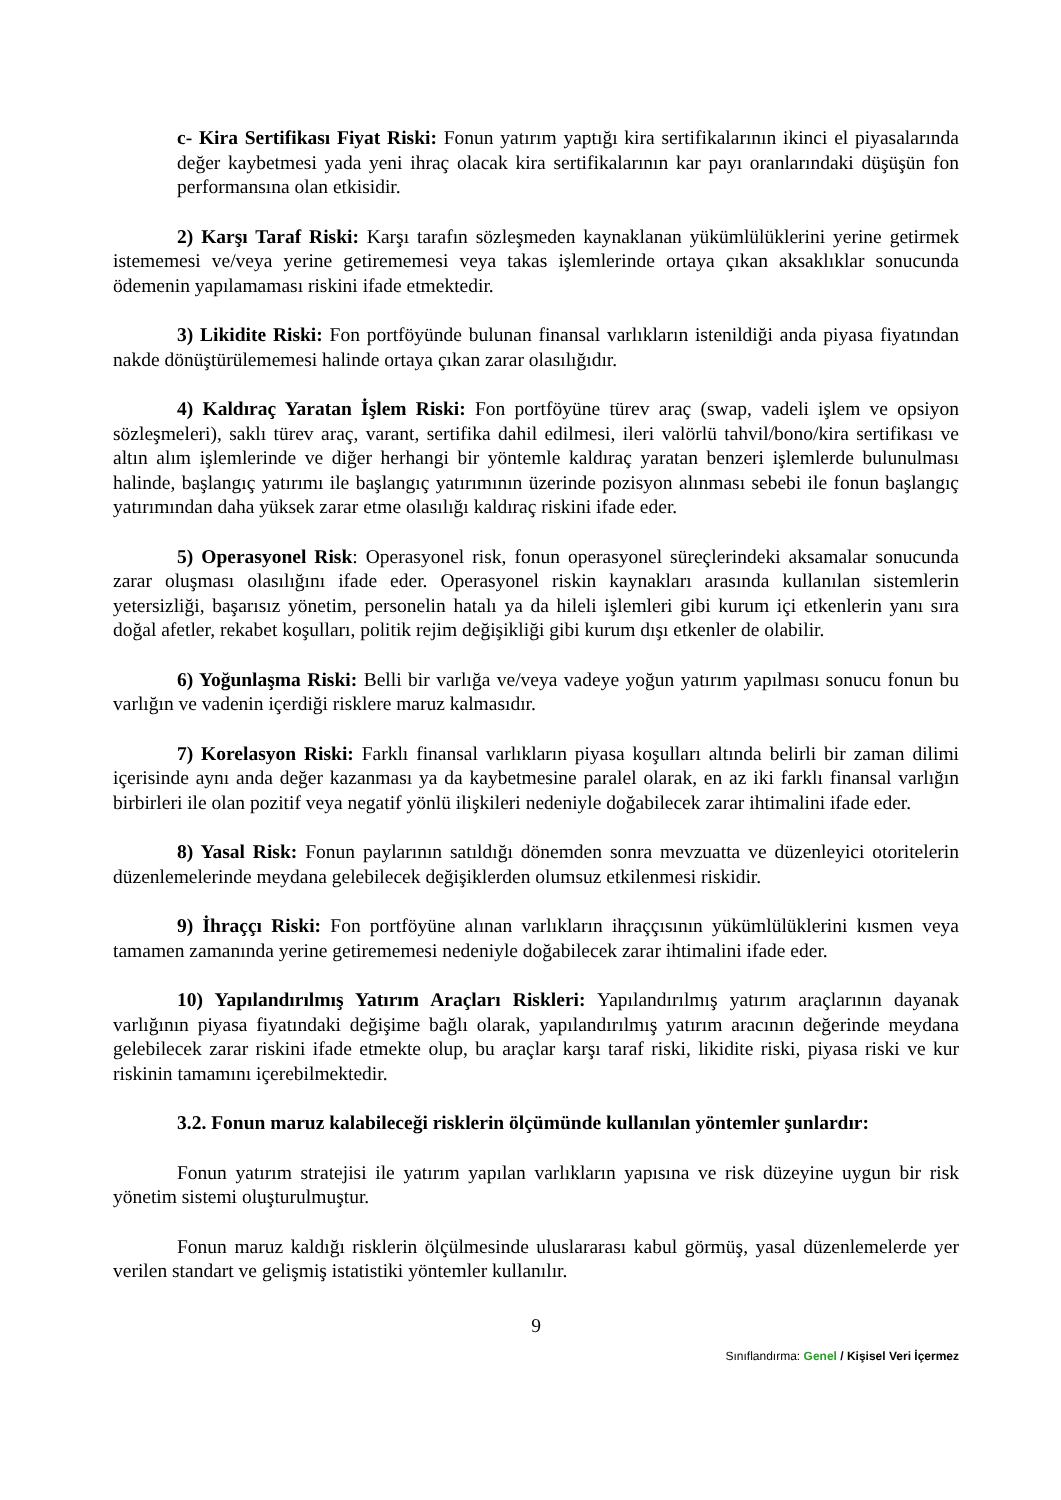c- Kira Sertifikası Fiyat Riski: Fonun yatırım yaptığı kira sertifikalarının ikinci el piyasalarında değer kaybetmesi yada yeni ihraç olacak kira sertifikalarının kar payı oranlarındaki düşüşün fon performansına olan etkisidir.
2) Karşı Taraf Riski: Karşı tarafın sözleşmeden kaynaklanan yükümlülüklerini yerine getirmek istememesi ve/veya yerine getirememesi veya takas işlemlerinde ortaya çıkan aksaklıklar sonucunda ödemenin yapılamaması riskini ifade etmektedir.
3) Likidite Riski: Fon portföyünde bulunan finansal varlıkların istenildiği anda piyasa fiyatından nakde dönüştürülememesi halinde ortaya çıkan zarar olasılığıdır.
4) Kaldıraç Yaratan İşlem Riski: Fon portföyüne türev araç (swap, vadeli işlem ve opsiyon sözleşmeleri), saklı türev araç, varant, sertifika dahil edilmesi, ileri valörlü tahvil/bono/kira sertifikası ve altın alım işlemlerinde ve diğer herhangi bir yöntemle kaldıraç yaratan benzeri işlemlerde bulunulması halinde, başlangıç yatırımı ile başlangıç yatırımının üzerinde pozisyon alınması sebebi ile fonun başlangıç yatırımından daha yüksek zarar etme olasılığı kaldıraç riskini ifade eder.
5) Operasyonel Risk: Operasyonel risk, fonun operasyonel süreçlerindeki aksamalar sonucunda zarar oluşması olasılığını ifade eder. Operasyonel riskin kaynakları arasında kullanılan sistemlerin yetersizliği, başarısız yönetim, personelin hatalı ya da hileli işlemleri gibi kurum içi etkenlerin yanı sıra doğal afetler, rekabet koşulları, politik rejim değişikliği gibi kurum dışı etkenler de olabilir.
6) Yoğunlaşma Riski: Belli bir varlığa ve/veya vadeye yoğun yatırım yapılması sonucu fonun bu varlığın ve vadenin içerdiği risklere maruz kalmasıdır.
7) Korelasyon Riski: Farklı finansal varlıkların piyasa koşulları altında belirli bir zaman dilimi içerisinde aynı anda değer kazanması ya da kaybetmesine paralel olarak, en az iki farklı finansal varlığın birbirleri ile olan pozitif veya negatif yönlü ilişkileri nedeniyle doğabilecek zarar ihtimalini ifade eder.
8) Yasal Risk: Fonun paylarının satıldığı dönemden sonra mevzuatta ve düzenleyici otoritelerin düzenlemelerinde meydana gelebilecek değişiklerden olumsuz etkilenmesi riskidir.
9) İhraççı Riski: Fon portföyüne alınan varlıkların ihraççısının yükümlülüklerini kısmen veya tamamen zamanında yerine getirememesi nedeniyle doğabilecek zarar ihtimalini ifade eder.
10) Yapılandırılmış Yatırım Araçları Riskleri: Yapılandırılmış yatırım araçlarının dayanak varlığının piyasa fiyatındaki değişime bağlı olarak, yapılandırılmış yatırım aracının değerinde meydana gelebilecek zarar riskini ifade etmekte olup, bu araçlar karşı taraf riski, likidite riski, piyasa riski ve kur riskinin tamamını içerebilmektedir.
3.2. Fonun maruz kalabileceği risklerin ölçümünde kullanılan yöntemler şunlardır:
Fonun yatırım stratejisi ile yatırım yapılan varlıkların yapısına ve risk düzeyine uygun bir risk yönetim sistemi oluşturulmuştur.
Fonun maruz kaldığı risklerin ölçülmesinde uluslararası kabul görmüş, yasal düzenlemelerde yer verilen standart ve gelişmiş istatistiki yöntemler kullanılır.
9
Sınıflandırma: Genel / Kişisel Veri İçermez